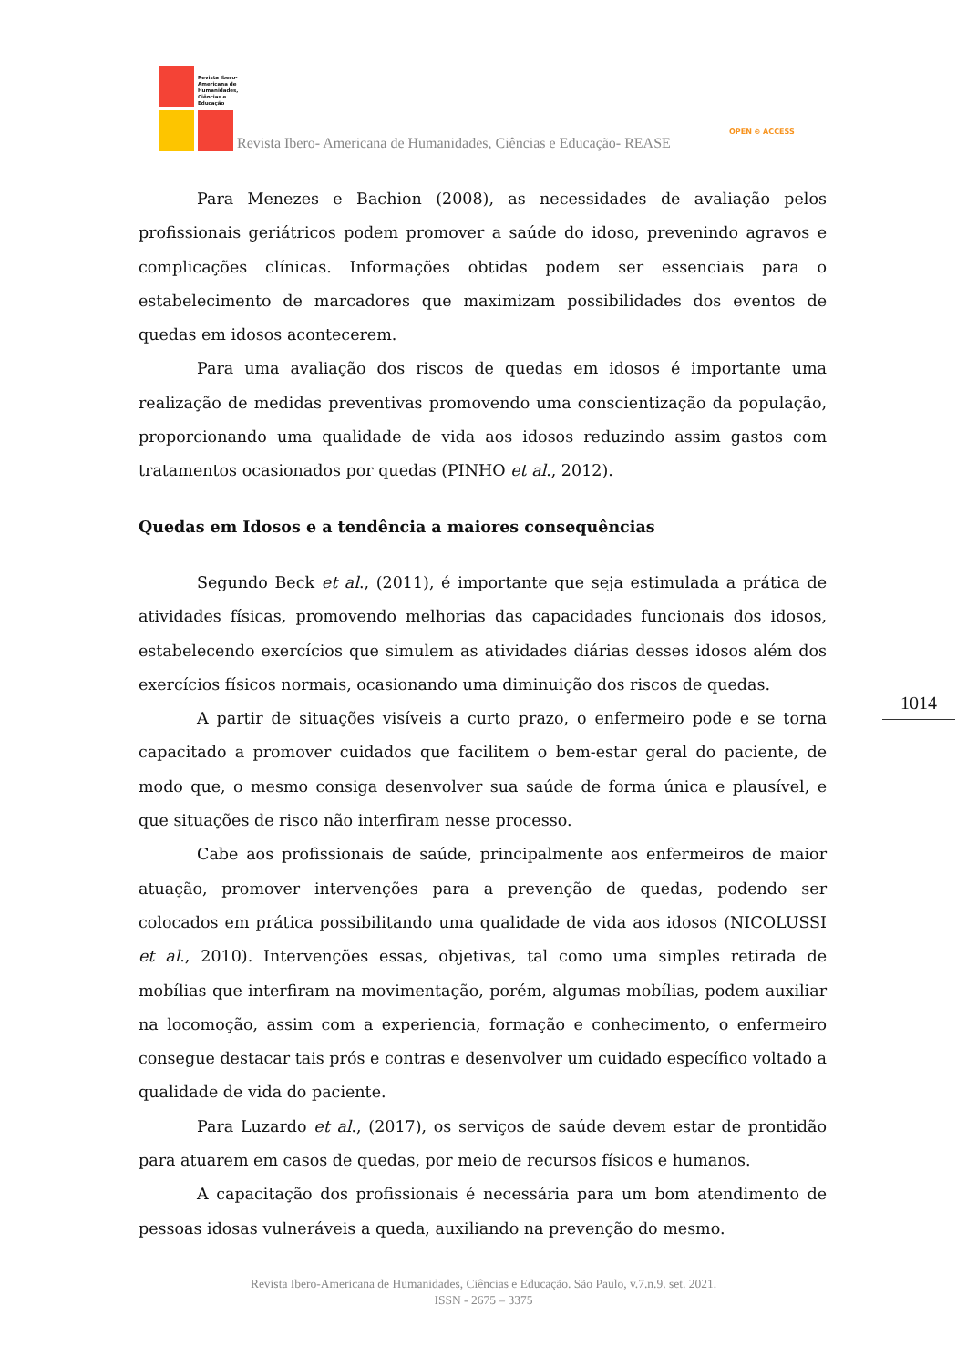Revista Ibero-
Americana de
Humanidades,
Ciências e
Educação
Revista Ibero- Americana de Humanidades, Ciências e Educação- REASE
OPEN ⊙ ACCESS
Para Menezes e Bachion (2008), as necessidades de avaliação pelos profissionais geriátricos podem promover a saúde do idoso, prevenindo agravos e complicações clínicas. Informações obtidas podem ser essenciais para o estabelecimento de marcadores que maximizam possibilidades dos eventos de quedas em idosos acontecerem.
Para uma avaliação dos riscos de quedas em idosos é importante uma realização de medidas preventivas promovendo uma conscientização da população, proporcionando uma qualidade de vida aos idosos reduzindo assim gastos com tratamentos ocasionados por quedas (PINHO et al., 2012).
Quedas em Idosos e a tendência a maiores consequências
Segundo Beck et al., (2011), é importante que seja estimulada a prática de atividades físicas, promovendo melhorias das capacidades funcionais dos idosos, estabelecendo exercícios que simulem as atividades diárias desses idosos além dos exercícios físicos normais, ocasionando uma diminuição dos riscos de quedas.
A partir de situações visíveis a curto prazo, o enfermeiro pode e se torna capacitado a promover cuidados que facilitem o bem-estar geral do paciente, de modo que, o mesmo consiga desenvolver sua saúde de forma única e plausível, e que situações de risco não interfiram nesse processo.
Cabe aos profissionais de saúde, principalmente aos enfermeiros de maior atuação, promover intervenções para a prevenção de quedas, podendo ser colocados em prática possibilitando uma qualidade de vida aos idosos (NICOLUSSI et al., 2010). Intervenções essas, objetivas, tal como uma simples retirada de mobílias que interfiram na movimentação, porém, algumas mobílias, podem auxiliar na locomoção, assim com a experiencia, formação e conhecimento, o enfermeiro consegue destacar tais prós e contras e desenvolver um cuidado específico voltado a qualidade de vida do paciente.
Para Luzardo et al., (2017), os serviços de saúde devem estar de prontidão para atuarem em casos de quedas, por meio de recursos físicos e humanos.
A capacitação dos profissionais é necessária para um bom atendimento de pessoas idosas vulneráveis a queda, auxiliando na prevenção do mesmo.
1014
Revista Ibero-Americana de Humanidades, Ciências e Educação. São Paulo, v.7.n.9. set. 2021.
ISSN - 2675 – 3375